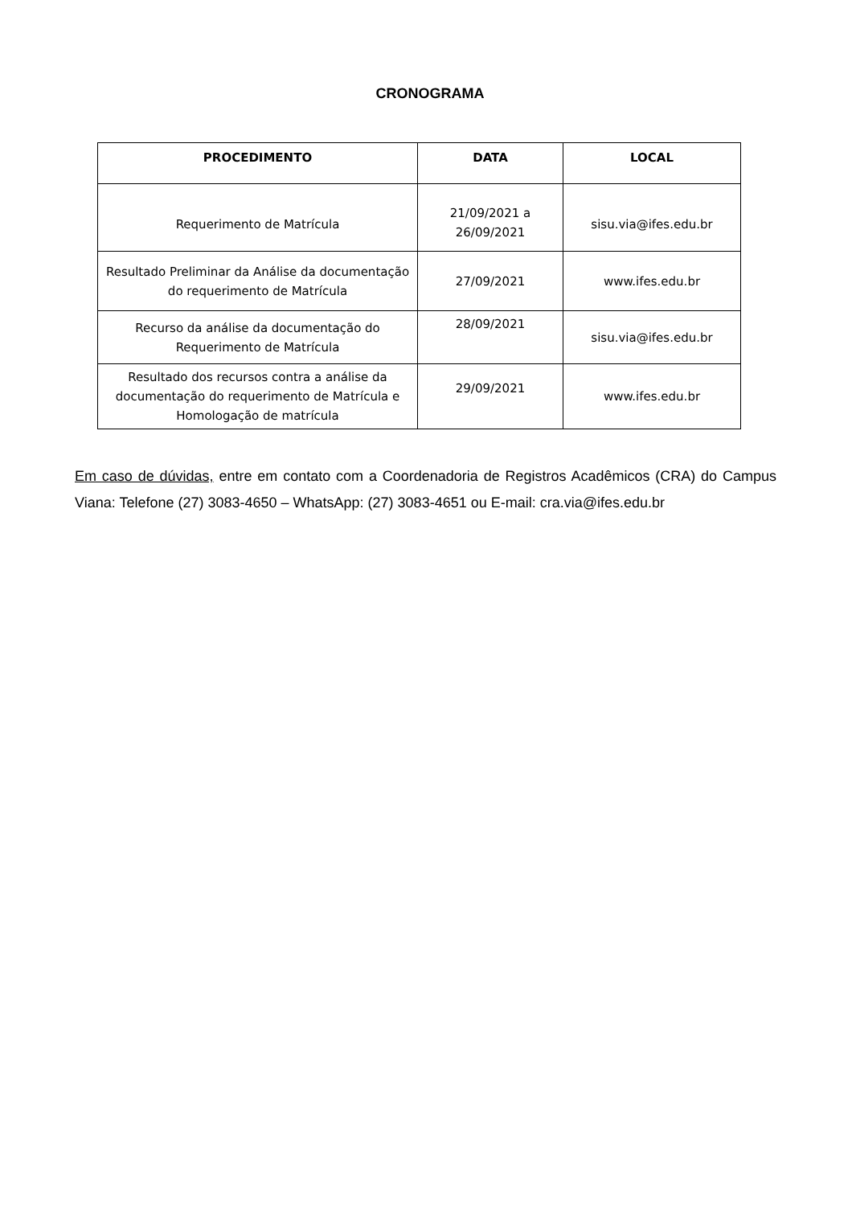CRONOGRAMA
| PROCEDIMENTO | DATA | LOCAL |
| --- | --- | --- |
| Requerimento de Matrícula | 21/09/2021 a 26/09/2021 | sisu.via@ifes.edu.br |
| Resultado Preliminar da Análise da documentação do requerimento de Matrícula | 27/09/2021 | www.ifes.edu.br |
| Recurso da análise da documentação do Requerimento de Matrícula | 28/09/2021 | sisu.via@ifes.edu.br |
| Resultado dos recursos contra a análise da documentação do requerimento de Matrícula e Homologação de matrícula | 29/09/2021 | www.ifes.edu.br |
Em caso de dúvidas, entre em contato com a Coordenadoria de Registros Acadêmicos (CRA) do Campus Viana: Telefone (27) 3083-4650 – WhatsApp: (27) 3083-4651 ou E-mail: cra.via@ifes.edu.br